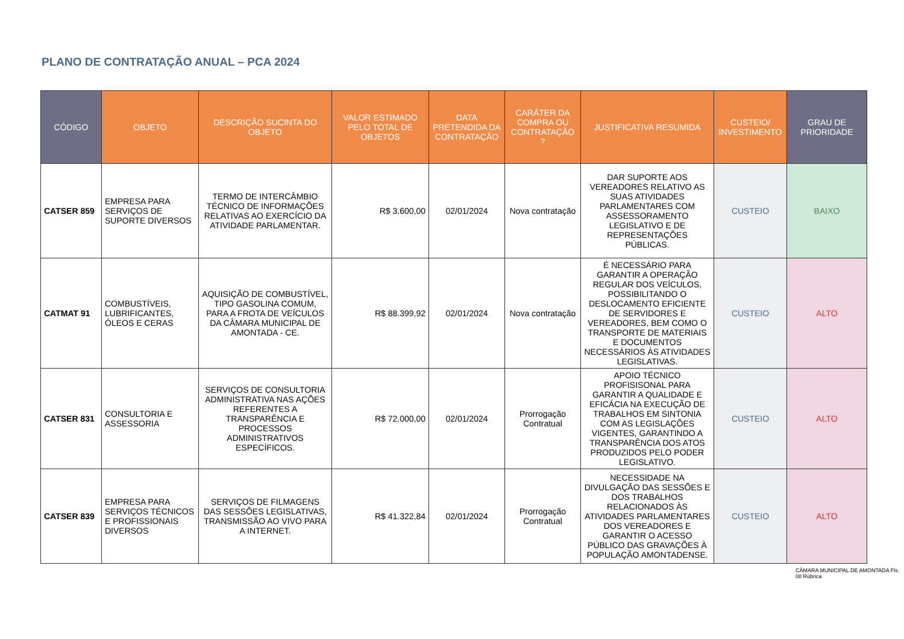PLANO DE CONTRATAÇÃO ANUAL – PCA 2024
| CÓDIGO | OBJETO | DESCRIÇÃO SUCINTA DO OBJETO | VALOR ESTIMADO PELO TOTAL DE OBJETOS | DATA PRETENDIDA DA CONTRATAÇÃO | CARÁTER DA COMPRA OU CONTRATAÇÃO ? | JUSTIFICATIVA RESUMIDA | CUSTEIO/ INVESTIMENTO | GRAU DE PRIORIDADE |
| --- | --- | --- | --- | --- | --- | --- | --- | --- |
| CATSER 859 | EMPRESA PARA SERVIÇOS DE SUPORTE DIVERSOS | TERMO DE INTERCÂMBIO TÉCNICO DE INFORMAÇÕES RELATIVAS AO EXERCÍCIO DA ATIVIDADE PARLAMENTAR. | R$ 3.600,00 | 02/01/2024 | Nova contratação | DAR SUPORTE AOS VEREADORES RELATIVO AS SUAS ATIVIDADES PARLAMENTARES COM ASSESSORAMENTO LEGISLATIVO E DE REPRESENTAÇÕES PÚBLICAS. | CUSTEIO | BAIXO |
| CATMAT 91 | COMBUSTÍVEIS, LUBRIFICANTES, ÓLEOS E CERAS | AQUISIÇÃO DE COMBUSTÍVEL, TIPO GASOLINA COMUM, PARA A FROTA DE VEÍCULOS DA CÂMARA MUNICIPAL DE AMONTADA - CE. | R$ 88.399,92 | 02/01/2024 | Nova contratação | É NECESSÁRIO PARA GARANTIR A OPERAÇÃO REGULAR DOS VEÍCULOS, POSSIBILITANDO O DESLOCAMENTO EFICIENTE DE SERVIDORES E VEREADORES, BEM COMO O TRANSPORTE DE MATERIAIS E DOCUMENTOS NECESSÁRIOS ÀS ATIVIDADES LEGISLATIVAS. | CUSTEIO | ALTO |
| CATSER 831 | CONSULTORIA E ASSESSORIA | SERVIÇOS DE CONSULTORIA ADMINISTRATIVA NAS AÇÕES REFERENTES A TRANSPARÊNCIA E PROCESSOS ADMINISTRATIVOS ESPECÍFICOS. | R$ 72.000,00 | 02/01/2024 | Prorrogação Contratual | APOIO TÉCNICO PROFISISONAL PARA GARANTIR A QUALIDADE E EFICÁCIA NA EXECUÇÃO DE TRABALHOS EM SINTONIA COM AS LEGISLAÇÕES VIGENTES, GARANTINDO A TRANSPARÊNCIA DOS ATOS PRODUZIDOS PELO PODER LEGISLATIVO. | CUSTEIO | ALTO |
| CATSER 839 | EMPRESA PARA SERVIÇOS TÉCNICOS E PROFISSIONAIS DIVERSOS | SERVIÇOS DE FILMAGENS DAS SESSÕES LEGISLATIVAS, TRANSMISSÃO AO VIVO PARA A INTERNET. | R$ 41.322,84 | 02/01/2024 | Prorrogação Contratual | NECESSIDADE NA DIVULGAÇÃO DAS SESSÕES E DOS TRABALHOS RELACIONADOS ÀS ATIVIDADES PARLAMENTARES DOS VEREADORES E GARANTIR O ACESSO PÚBLICO DAS GRAVAÇÕES À POPULAÇÃO AMONTADENSE. | CUSTEIO | ALTO |
CÂMARA MUNICIPAL DE AMONTADA Fls. 08 Rúbrica